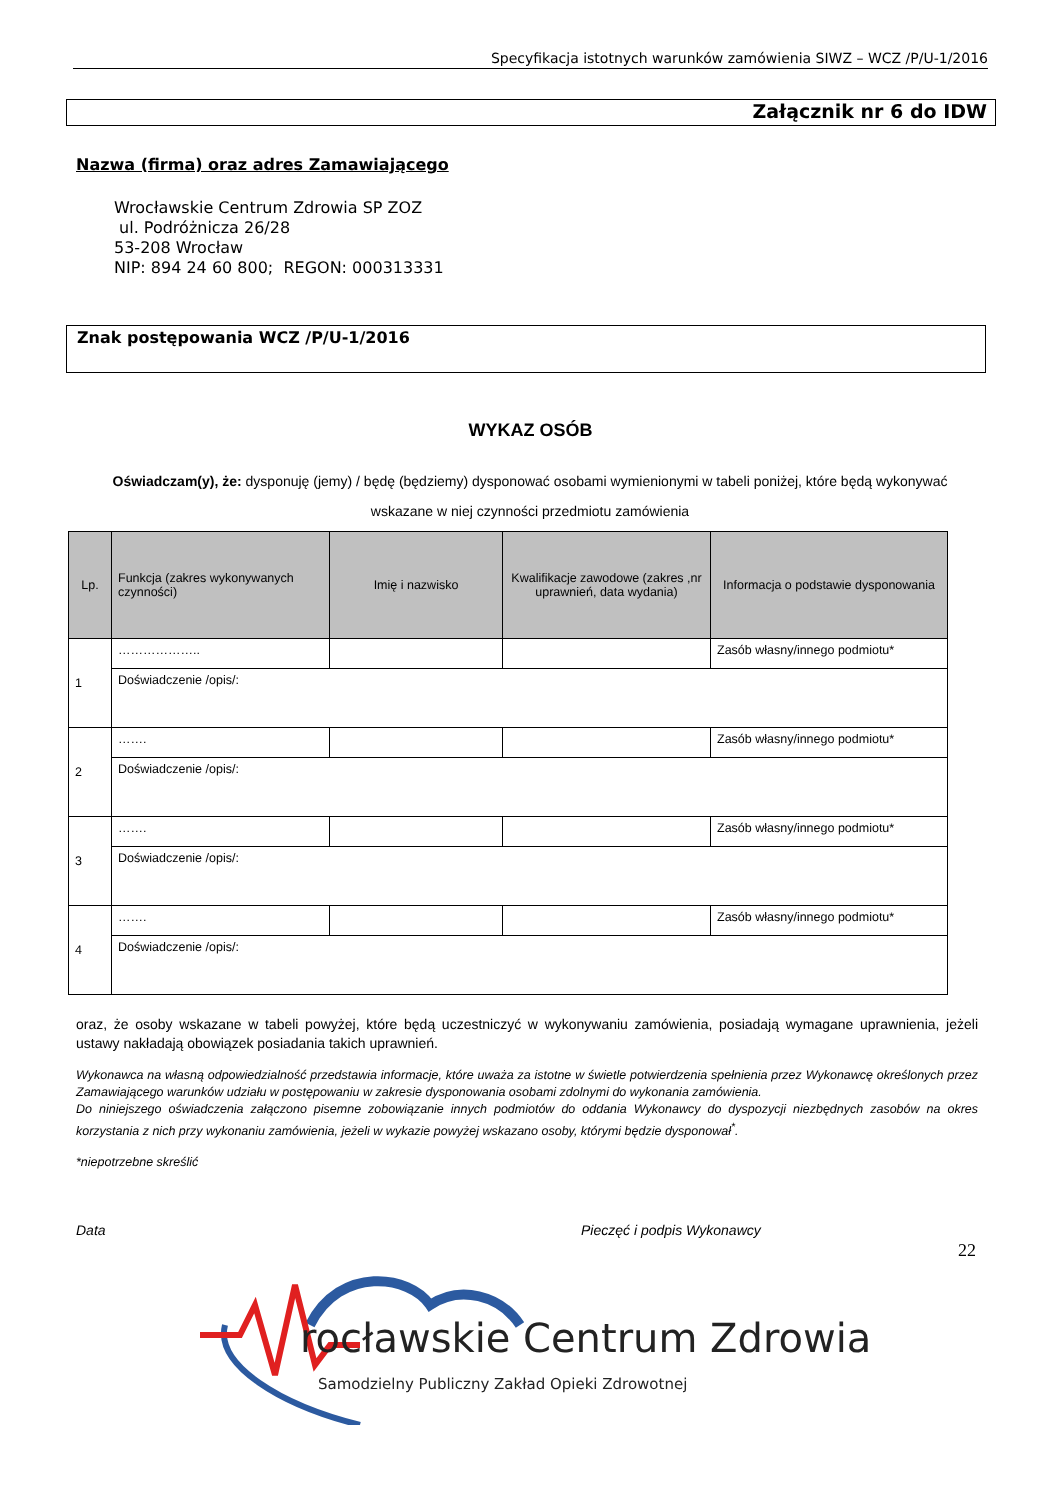Specyfikacja istotnych warunków zamówienia SIWZ – WCZ /P/U-1/2016
Załącznik nr 6 do IDW
Nazwa (firma) oraz adres Zamawiającego
Wrocławskie Centrum Zdrowia SP ZOZ
ul. Podróżnicza 26/28
53-208 Wrocław
NIP: 894 24 60 800; REGON: 000313331
Znak postępowania WCZ /P/U-1/2016
WYKAZ OSÓB
Oświadczam(y), że: dysponuję (jemy) / będę (będziemy) dysponować osobami wymienionymi w tabeli poniżej, które będą wykonywać wskazane w niej czynności przedmiotu zamówienia
| Lp. | Funkcja (zakres wykonywanych czynności) | Imię i nazwisko | Kwalifikacje zawodowe (zakres ,nr uprawnień, data wydania) | Informacja o podstawie dysponowania |
| --- | --- | --- | --- | --- |
| 1 | ……………….. | | | Zasób własny/innego podmiotu* |
| | Doświadczenie /opis/: | | | |
| 2 | ……. | | | Zasób własny/innego podmiotu* |
| | Doświadczenie /opis/: | | | |
| 3 | ……. | | | Zasób własny/innego podmiotu* |
| | Doświadczenie /opis/: | | | |
| 4 | ……. | | | Zasób własny/innego podmiotu* |
| | Doświadczenie /opis/: | | | |
oraz, że osoby wskazane w tabeli powyżej, które będą uczestniczyć w wykonywaniu zamówienia, posiadają wymagane uprawnienia, jeżeli ustawy nakładają obowiązek posiadania takich uprawnień.
Wykonawca na własną odpowiedzialność przedstawia informacje, które uważa za istotne w świetle potwierdzenia spełnienia przez Wykonawcę określonych przez Zamawiającego warunków udziału w postępowaniu w zakresie dysponowania osobami zdolnymi do wykonania zamówienia.
Do niniejszego oświadczenia załączono pisemne zobowiązanie innych podmiotów do oddania Wykonawcy do dyspozycji niezbędnych zasobów na okres korzystania z nich przy wykonaniu zamówienia, jeżeli w wykazie powyżej wskazano osoby, którymi będzie dysponował<sup>*</sup>.
*niepotrzebne skreślić
Data Pieczęć i podpis Wykonawcy
22
rocławskie Centrum Zdrowia
Samodzielny Publiczny Zakład Opieki Zdrowotnej